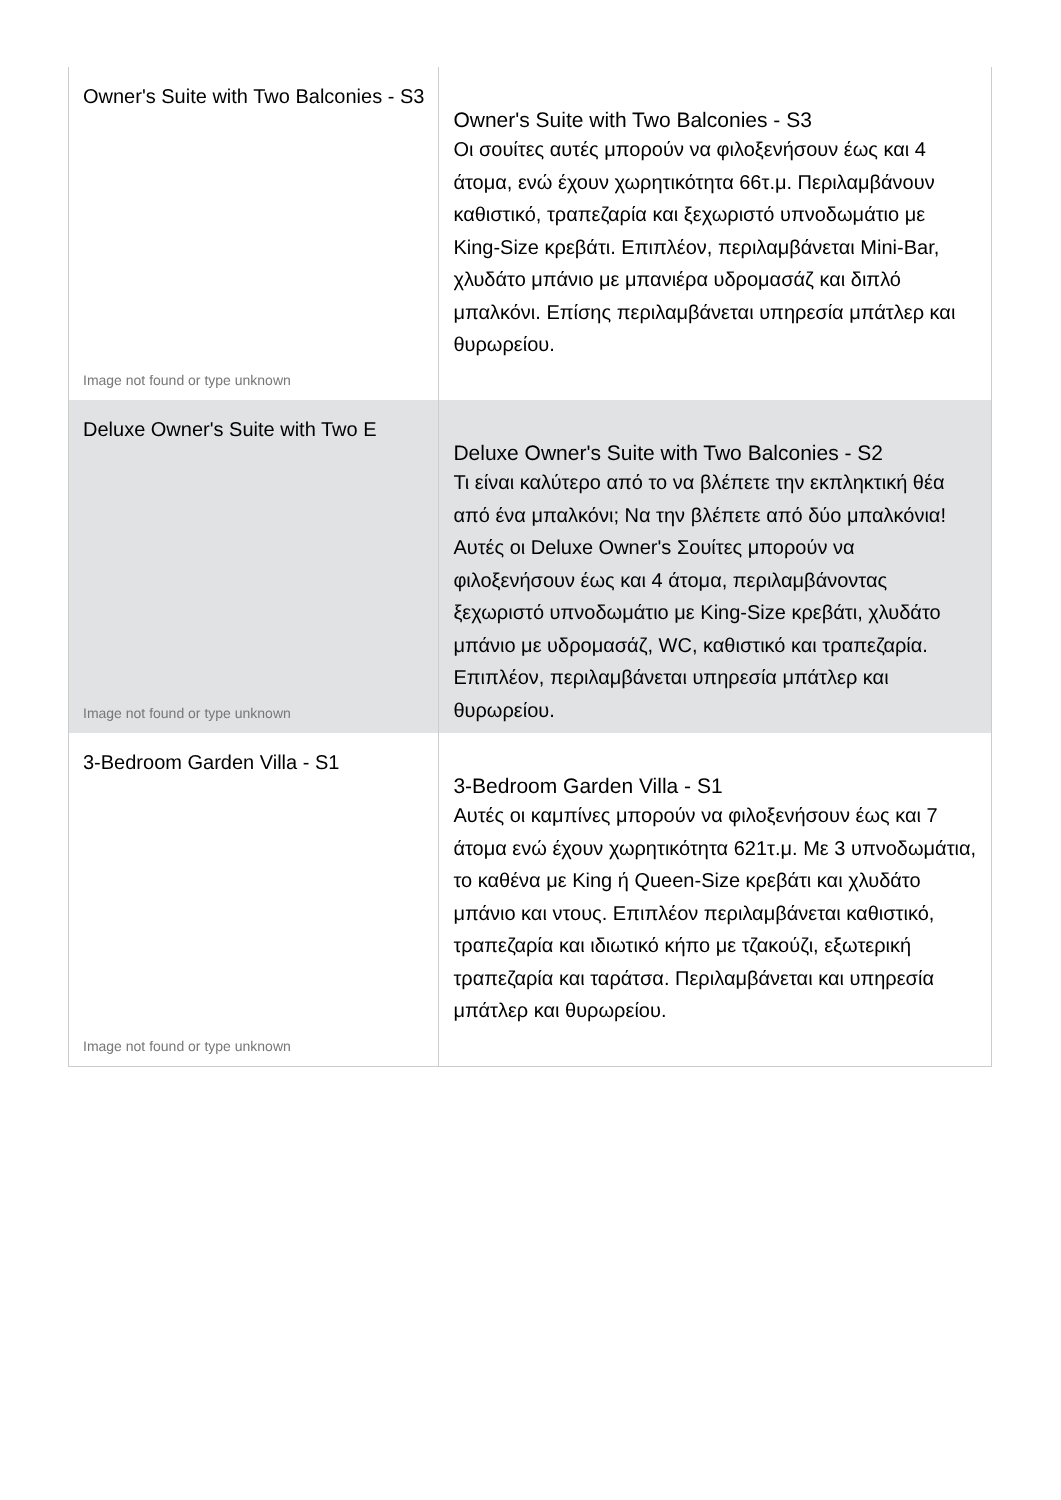| Owner's Suite with Two Balconies - S3 Image not found or type unknown | Owner's Suite with Two Balconies - S3 Οι σουίτες αυτές μπορούν να φιλοξενήσουν έως και 4 άτομα, ενώ έχουν χωρητικότητα 66τ.μ. Περιλαμβάνουν καθιστικό, τραπεζαρία και ξεχωριστό υπνοδωμάτιο με King-Size κρεβάτι. Επιπλέον, περιλαμβάνεται Mini-Bar, χλυδάτο μπάνιο με μπανιέρα υδρομασάζ και διπλό μπαλκόνι. Επίσης περιλαμβάνεται υπηρεσία μπάτλερ και θυρωρείου. |
| Deluxe Owner's Suite with Two E Image not found or type unknown | Deluxe Owner's Suite with Two Balconies - S2 Τι είναι καλύτερο από το να βλέπετε την εκπληκτική θέα από ένα μπαλκόνι; Να την βλέπετε από δύο μπαλκόνια! Αυτές οι Deluxe Owner's Σουίτες μπορούν να φιλοξενήσουν έως και 4 άτομα, περιλαμβάνοντας ξεχωριστό υπνοδωμάτιο με King-Size κρεβάτι, χλυδάτο μπάνιο με υδρομασάζ, WC, καθιστικό και τραπεζαρία. Επιπλέον, περιλαμβάνεται υπηρεσία μπάτλερ και θυρωρείου. |
| 3-Bedroom Garden Villa - S1 Image not found or type unknown | 3-Bedroom Garden Villa - S1 Αυτές οι καμπίνες μπορούν να φιλοξενήσουν έως και 7 άτομα ενώ έχουν χωρητικότητα 621τ.μ. Με 3 υπνοδωμάτια, το καθένα με King ή Queen-Size κρεβάτι και χλυδάτο μπάνιο και ντους. Επιπλέον περιλαμβάνεται καθιστικό, τραπεζαρία και ιδιωτικό κήπο με τζακούζι, εξωτερική τραπεζαρία και ταράτσα. Περιλαμβάνεται και υπηρεσία μπάτλερ και θυρωρείου. |